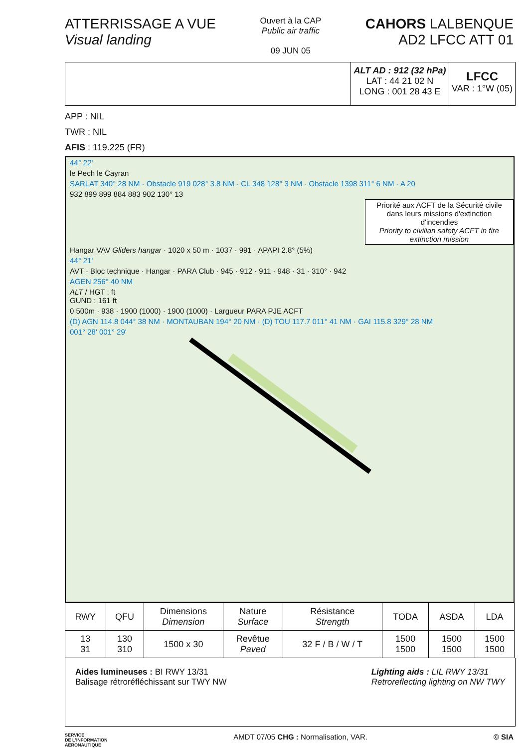ATTERRISSAGE A VUE
Visual landing
Ouvert à la CAP
Public air traffic
09 JUN 05
CAHORS LALBENQUE
AD2 LFCC ATT 01
ALT AD : 912 (32 hPa)
LAT : 44 21 02 N
LONG : 001 28 43 E
LFCC
VAR : 1°W (05)
APP : NIL
TWR : NIL
AFIS : 119.225 (FR)
44° 22'
le Pech le Cayran
SARLAT 340° 28 NM · Obstacle 919 028° 3.8 NM · CL 348 128° 3 NM · Obstacle 1398 311° 6 NM · A 20
932 899 899 884 883 902 130° 13
Priorité aux ACFT de la Sécurité civile dans leurs missions d'extinction d'incendies
Priority to civilian safety ACFT in fire extinction mission
Hangar VAV Gliders hangar · 1020 x 50 m · 1037 · 991 · APAPI 2.8° (5%)
44° 21'
AVT · Bloc technique · Hangar · PARA Club · 945 · 912 · 911 · 948 · 31 · 310° · 942
AGEN 256° 40 NM
ALT / HGT : ft
GUND : 161 ft
0 500m · 938 · 1900 (1000) · 1900 (1000) · Largueur PARA PJE ACFT
(D) AGN 114.8 044° 38 NM · MONTAUBAN 194° 20 NM · (D) TOU 117.7 011° 41 NM · GAI 115.8 329° 28 NM
001° 28' 001° 29'
| RWY | QFU | Dimensions Dimension | Nature Surface | Résistance Strength | TODA | ASDA | LDA |
| --- | --- | --- | --- | --- | --- | --- | --- |
| 13 31 | 130 310 | 1500 x 30 | Revêtue Paved | 32 F / B / W / T | 1500 1500 | 1500 1500 | 1500 1500 |
Aides lumineuses : BI RWY 13/31
Balisage rétroréfléchissant sur TWY NW
Lighting aids : LIL RWY 13/31
Retroreflecting lighting on NW TWY
SERVICE
DE L'INFORMATION
AERONAUTIQUE
AMDT 07/05 CHG : Normalisation, VAR.
© SIA